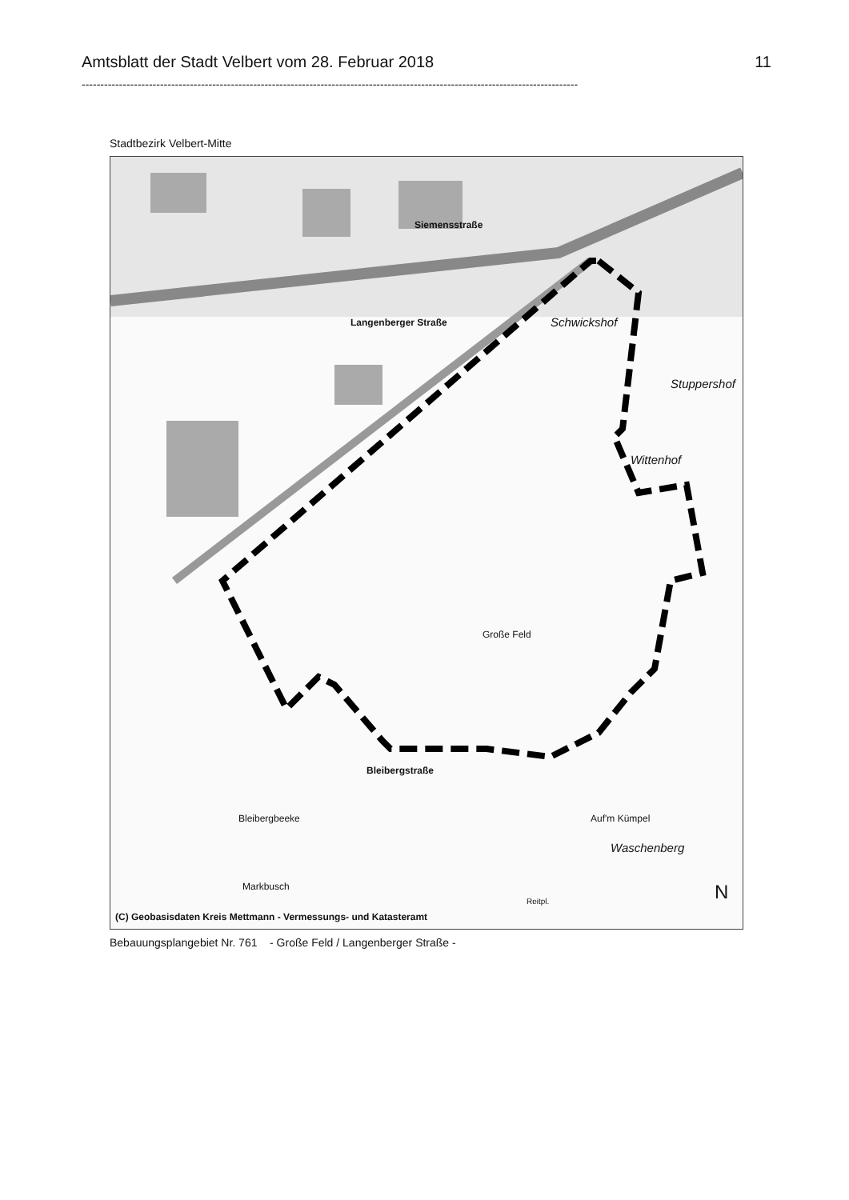Amtsblatt der Stadt Velbert vom 28. Februar 2018 11
-------------------------------------------------------------------------------------------------------------------------------------
Stadtbezirk Velbert-Mitte
Siemensstraße
Schwickshof
Stuppershof
Wittenhof
Langenberger Straße
Große Feld
Waschenberg
Auf'm Kümpel
Bleibergstraße
Bleibergbeeke
Markbusch
Reitpl. N
(C) Geobasisdaten Kreis Mettmann - Vermessungs- und Katasteramt
Bebauungsplangebiet Nr. 761 - Große Feld / Langenberger Straße -